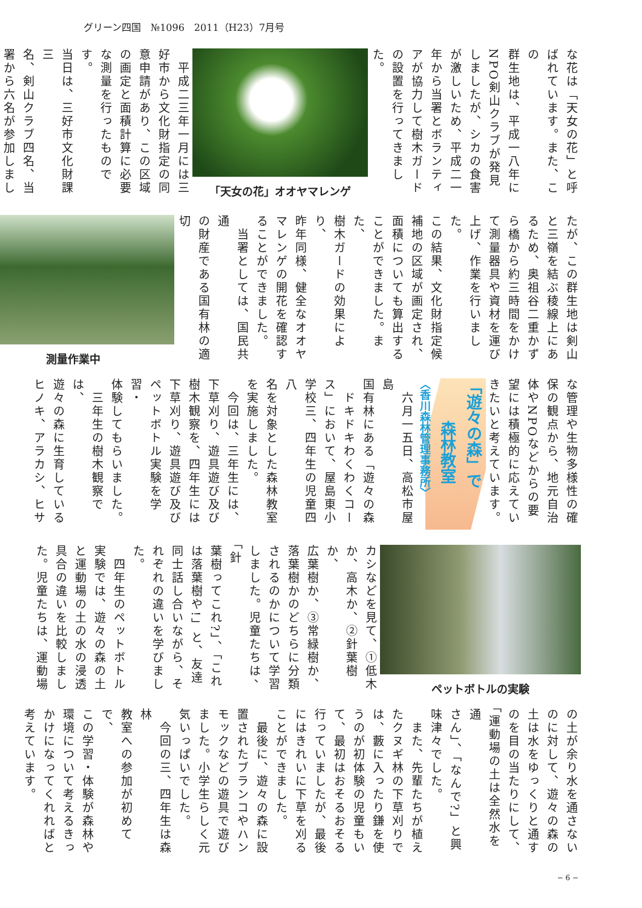グリーン四国　№1096　2011（H23）7月号
な花は「天女の花」と呼
ばれています。また、この
群生地は、平成一八年に
NPO剣山クラブが発見
しましたが、シカの食害
が激しいため、平成二一
年から当署とボランティ
アが協力して樹木ガード
の設置を行ってきました。
「天女の花」オオヤマレンゲ
　平成二三年一月には三
好市から文化財指定の同
意申請があり、この区域
の画定と面積計算に必要
な測量を行ったものです。
当日は、三好市文化財課三
名、剣山クラブ四名、当
署から六名が参加しまし
たが、この群生地は剣山
と三嶺を結ぶ稜線上にあ
るため、奥祖谷二重かず
ら橋から約三時間をかけ
て測量器具や資材を運び
上げ、作業を行いました。
この結果、文化財指定候
補地の区域が画定され、
面積についても算出する
ことができました。また、
樹木ガードの効果により、
昨年同様、健全なオオヤ
マレンゲの開花を確認す
ることができました。
　当署としては、国民共通
の財産である国有林の適切
測量作業中
な管理や生物多様性の確
保の観点から、地元自治
体やNPOなどからの要
望には積極的に応えてい
きたいと考えています。
「遊々の森」で
森林教室
〈香川森林管理事務所〉
　六月一五日、高松市屋島
国有林にある「遊々の森
　ドキドキわくわくコー
ス」において、屋島東小
学校三、四年生の児童四八
名を対象とした森林教室
を実施しました。
　今回は、三年生には、
下草刈り、遊具遊び及び
樹木観察を、四年生には
下草刈り、遊具遊び及び
ペットボトル実験を学習・
体験してもらいました。
　三年生の樹木観察では、
遊々の森に生育している
ヒノキ、アラカシ、ヒサ
ペットボトルの実験
カシなどを見て、①低木
か、高木か、②針葉樹か、
広葉樹か、③常緑樹か、
落葉樹かのどちらに分類
されるのかについて学習
しました。児童たちは、「針
葉樹ってこれ?」、「これ
は落葉樹や!」と、友達
同士話し合いながら、そ
れぞれの違いを学びまし
た。
　四年生のペットボトル
実験では、遊々の森の土
と運動場の土の水の浸透
具合の違いを比較しまし
た。児童たちは、運動場
の土が余り水を通さない
のに対して、遊々の森の
土は水をゆっくりと通す
のを目の当たりにして、
「運動場の土は全然水を通
さん」、「なんで?」と興
味津々でした。
　また、先輩たちが植え
たクヌギ林の下草刈りで
は、藪に入ったり鎌を使
うのが初体験の児童もい
て、最初はおそるおそる
行っていましたが、最後
にはきれいに下草を刈る
ことができました。
　最後に、遊々の森に設
置されたブランコやハン
モックなどの遊具で遊び
ました。小学生らしく元
気いっぱいでした。
　今回の三、四年生は森林
教室への参加が初めてで、
この学習・体験が森林や
環境について考えるきっ
かけになってくれればと
考えています。
− 6 −